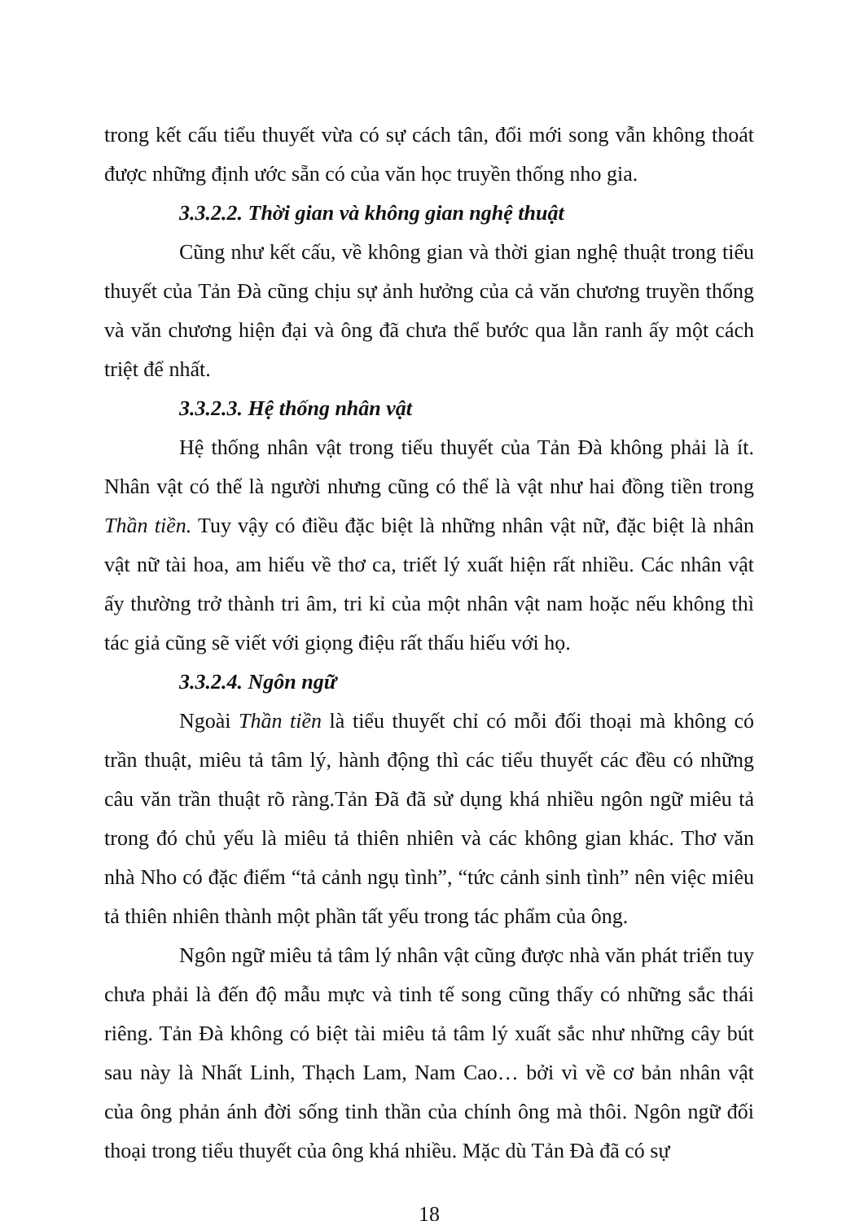trong kết cấu tiểu thuyết vừa có sự cách tân, đổi mới song vẫn không thoát được những định ước sẵn có của văn học truyền thống nho gia.
3.3.2.2. Thời gian và không gian nghệ thuật
Cũng như kết cấu, về không gian và thời gian nghệ thuật trong tiểu thuyết của Tản Đà cũng chịu sự ảnh hưởng của cả văn chương truyền thống và văn chương hiện đại và ông đã chưa thể bước qua lằn ranh ấy một cách triệt để nhất.
3.3.2.3. Hệ thống nhân vật
Hệ thống nhân vật trong tiểu thuyết của Tản Đà không phải là ít. Nhân vật có thể là người nhưng cũng có thể là vật như hai đồng tiền trong Thần tiền. Tuy vậy có điều đặc biệt là những nhân vật nữ, đặc biệt là nhân vật nữ tài hoa, am hiểu về thơ ca, triết lý xuất hiện rất nhiều. Các nhân vật ấy thường trở thành tri âm, tri kỉ của một nhân vật nam hoặc nếu không thì tác giả cũng sẽ viết với giọng điệu rất thấu hiếu với họ.
3.3.2.4. Ngôn ngữ
Ngoài Thần tiền là tiểu thuyết chỉ có mỗi đối thoại mà không có trần thuật, miêu tả tâm lý, hành động thì các tiểu thuyết các đều có những câu văn trần thuật rõ ràng.Tản Đã đã sử dụng khá nhiều ngôn ngữ miêu tả trong đó chủ yếu là miêu tả thiên nhiên và các không gian khác. Thơ văn nhà Nho có đặc điểm “tả cảnh ngụ tình”, “tức cảnh sinh tình” nên việc miêu tả thiên nhiên thành một phần tất yếu trong tác phẩm của ông.
Ngôn ngữ miêu tả tâm lý nhân vật cũng được nhà văn phát triển tuy chưa phải là đến độ mẫu mực và tinh tế song cũng thấy có những sắc thái riêng. Tản Đà không có biệt tài miêu tả tâm lý xuất sắc như những cây bút sau này là Nhất Linh, Thạch Lam, Nam Cao… bởi vì về cơ bản nhân vật của ông phản ánh đời sống tinh thần của chính ông mà thôi. Ngôn ngữ đối thoại trong tiểu thuyết của ông khá nhiều. Mặc dù Tản Đà đã có sự
18